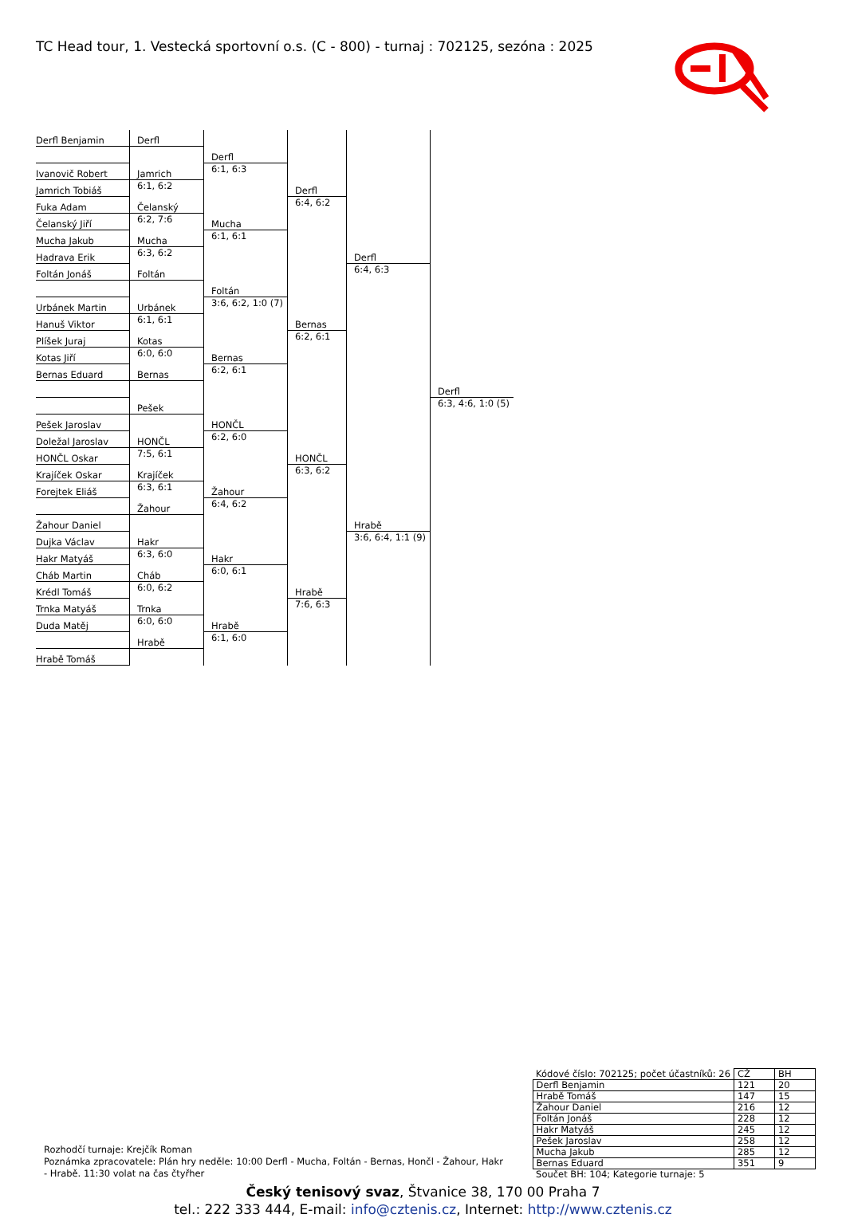TC Head tour, 1. Vestecká sportovní o.s. (C - 800) - turnaj : 702125, sezóna : 2025
| Derfl Benjamin | Derfl | Derfl 6:1, 6:3 | Derfl 6:4, 6:2 | Derfl 6:4, 6:3 | Derfl 6:3, 4:6, 1:0 (5) |
| Ivanovič Robert | Jamrich 6:1, 6:2 | | | | |
| Jamrich Tobiáš | | | | | |
| Fuka Adam | Čelanský 6:2, 7:6 | Mucha 6:1, 6:1 | | | |
| Čelanský Jiří | | | | | |
| Mucha Jakub | Mucha 6:3, 6:2 | | | | |
| Hadrava Erik | | | | | |
| Foltán Jonáš | Foltán | Foltán 3:6, 6:2, 1:0 (7) | Bernas 6:2, 6:1 | | |
| Urbánek Martin | Urbánek 6:1, 6:1 | | | | |
| Hanuš Viktor | | | | | |
| Plíšek Juraj | Kotas 6:0, 6:0 | Bernas 6:2, 6:1 | | | |
| Kotas Jiří | | | | | |
| Bernas Eduard | Bernas | | | | |
| | Pešek | HONČL 6:2, 6:0 | HONČL 6:3, 6:2 | Hrabě 3:6, 6:4, 1:1 (9) | |
| Pešek Jaroslav | | | | | |
| Doležal Jaroslav | HONČL 7:5, 6:1 | | | | |
| HONČL Oskar | | | | | |
| Krajíček Oskar | Krajíček 6:3, 6:1 | Žahour 6:4, 6:2 | | | |
| Forejtek Eliáš | | | | | |
| | Žahour | | | | |
| Žahour Daniel | | | | | |
| Dujka Václav | Hakr 6:3, 6:0 | Hakr 6:0, 6:1 | Hrabě 7:6, 6:3 | | |
| Hakr Matyáš | | | | | |
| Cháb Martin | Cháb 6:0, 6:2 | | | | |
| Krédl Tomáš | | | | | |
| Trnka Matyáš | Trnka 6:0, 6:0 | Hrabě 6:1, 6:0 | | | |
| Duda Matěj | | | | | |
| | Hrabě | | | | |
| Hrabě Tomáš | | | | | |
Rozhodčí turnaje: Krejčík Roman
Poznámka zpracovatele: Plán hry neděle: 10:00 Derfl - Mucha, Foltán - Bernas, Hončl - Žahour, Hakr - Hrabě. 11:30 volat na čas čtyřher
| Kódové číslo: 702125; počet účastníků: 26 | CŽ | BH |
| Derfl Benjamin | 121 | 20 |
| Hrabě Tomáš | 147 | 15 |
| Žahour Daniel | 216 | 12 |
| Foltán Jonáš | 228 | 12 |
| Hakr Matyáš | 245 | 12 |
| Pešek Jaroslav | 258 | 12 |
| Mucha Jakub | 285 | 12 |
| Bernas Eduard | 351 | 9 |
| Součet BH: 104; Kategorie turnaje: 5 | | |
Český tenisový svaz, Štvanice 38, 170 00 Praha 7
tel.: 222 333 444, E-mail: info@cztenis.cz, Internet: http://www.cztenis.cz